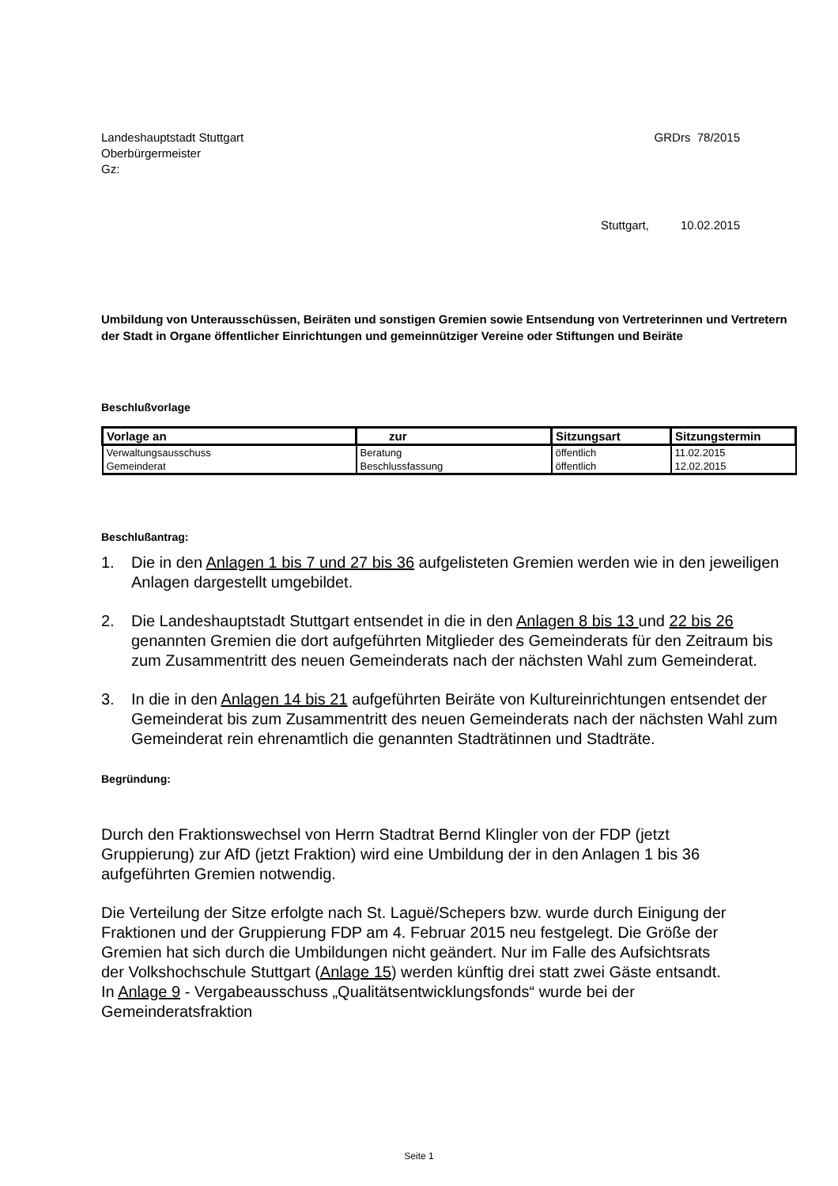Landeshauptstadt Stuttgart
Oberbürgermeister
Gz:
GRDrs 78/2015
Stuttgart, 10.02.2015
Umbildung von Unterausschüssen, Beiräten und sonstigen Gremien sowie Entsendung von Vertreterinnen und Vertretern der Stadt in Organe öffentlicher Einrichtungen und gemeinnütziger Vereine oder Stiftungen und Beiräte
Beschlußvorlage
| Vorlage an | zur | Sitzungsart | Sitzungstermin |
| --- | --- | --- | --- |
| Verwaltungsausschuss | Beratung | öffentlich | 11.02.2015 |
| Gemeinderat | Beschlussfassung | öffentlich | 12.02.2015 |
Beschlußantrag:
1. Die in den Anlagen 1 bis 7 und 27 bis 36 aufgelisteten Gremien werden wie in den jeweiligen Anlagen dargestellt umgebildet.
2. Die Landeshauptstadt Stuttgart entsendet in die in den Anlagen 8 bis 13 und 22 bis 26 genannten Gremien die dort aufgeführten Mitglieder des Gemeinderats für den Zeitraum bis zum Zusammentritt des neuen Gemeinderats nach der nächsten Wahl zum Gemeinderat.
3. In die in den Anlagen 14 bis 21 aufgeführten Beiräte von Kultureinrichtungen entsendet der Gemeinderat bis zum Zusammentritt des neuen Gemeinderats nach der nächsten Wahl zum Gemeinderat rein ehrenamtlich die genannten Stadträtinnen und Stadträte.
Begründung:
Durch den Fraktionswechsel von Herrn Stadtrat Bernd Klingler von der FDP (jetzt Gruppierung) zur AfD (jetzt Fraktion) wird eine Umbildung der in den Anlagen 1 bis 36 aufgeführten Gremien notwendig.
Die Verteilung der Sitze erfolgte nach St. Laguë/Schepers bzw. wurde durch Einigung der Fraktionen und der Gruppierung FDP am 4. Februar 2015 neu festgelegt. Die Größe der Gremien hat sich durch die Umbildungen nicht geändert. Nur im Falle des Aufsichtsrats der Volkshochschule Stuttgart (Anlage 15) werden künftig drei statt zwei Gäste entsandt. In Anlage 9 - Vergabeausschuss „Qualitätsentwicklungsfonds“ wurde bei der Gemeinderatsfraktion
Seite 1